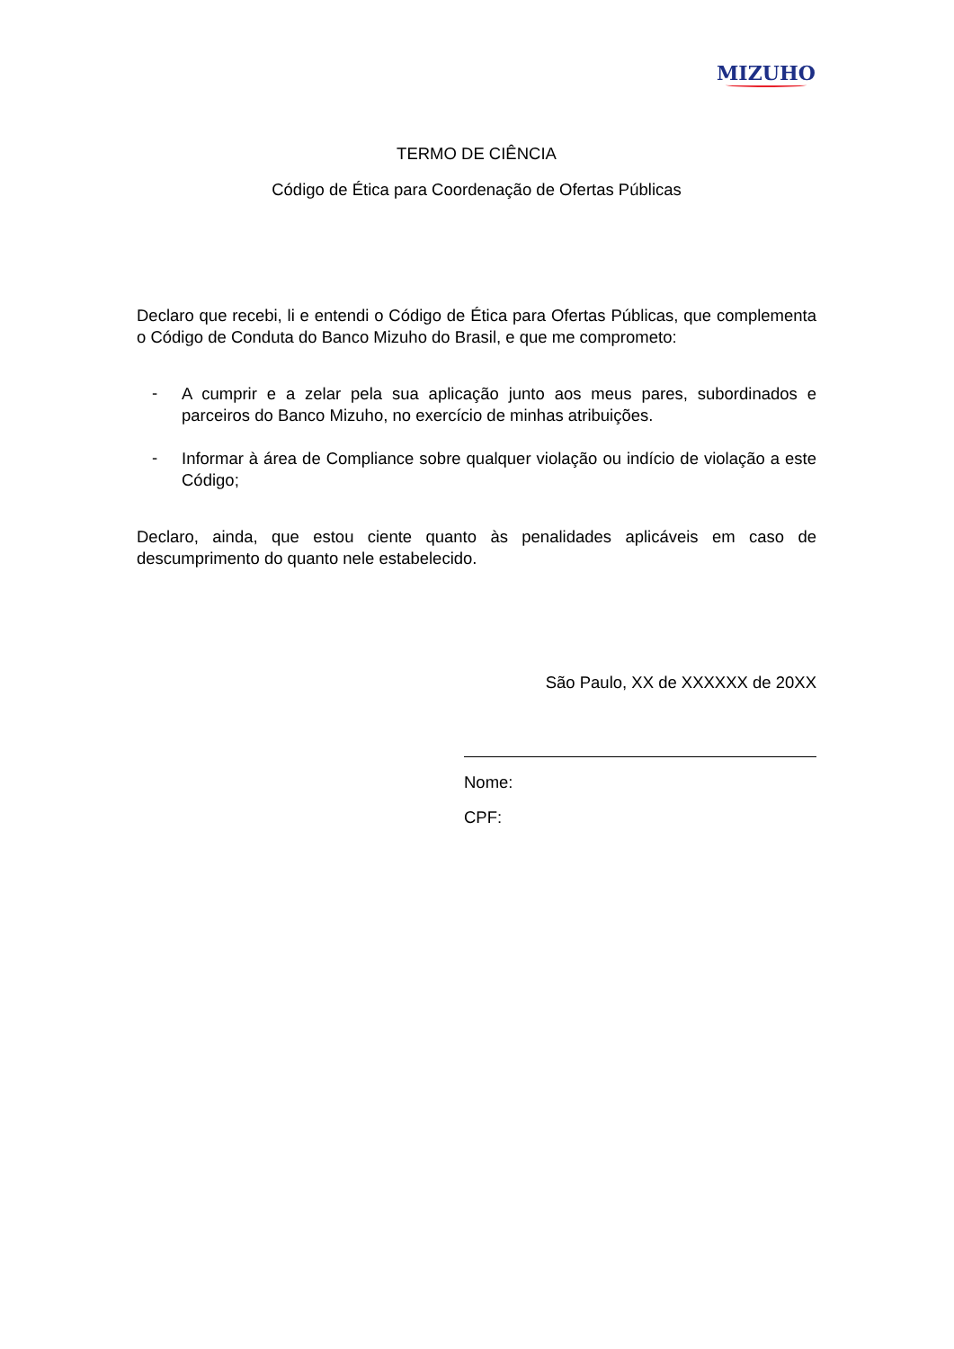MIZUHO
TERMO DE CIÊNCIA
Código de Ética para Coordenação de Ofertas Públicas
Declaro que recebi, li e entendi o Código de Ética para Ofertas Públicas, que complementa o Código de Conduta do Banco Mizuho do Brasil, e que me comprometo:
- A cumprir e a zelar pela sua aplicação junto aos meus pares, subordinados e parceiros do Banco Mizuho, no exercício de minhas atribuições.
- Informar à área de Compliance sobre qualquer violação ou indício de violação a este Código;
Declaro, ainda, que estou ciente quanto às penalidades aplicáveis em caso de descumprimento do quanto nele estabelecido.
São Paulo, XX de XXXXXX de 20XX
Nome:
CPF: